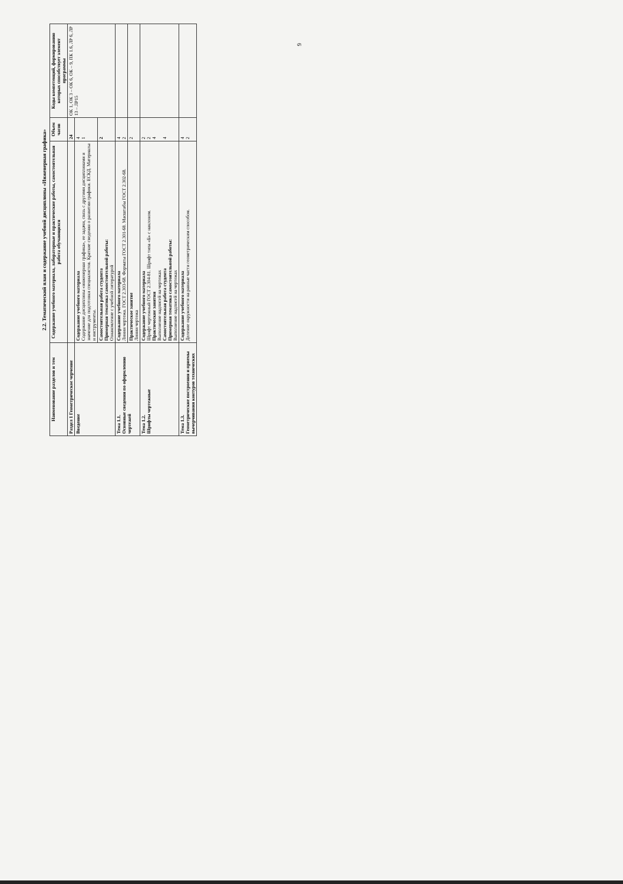2.2. Тематический план и содержание учебной дисциплины «Инженерная графика»
| Наименование разделов и тем | Содержание учебного материала, лабораторные и практические работы, самостоятельная работа обучающихся | Объем часов | Коды компетенций, формированию которых способствует элемент программы |
| --- | --- | --- | --- |
| Раздел 1 Геометрическое черчение | | 24 | ОК 1, ОК 3 – ОК 6, ОК – 9, ПК 1.6, ЛР 6, ЛР 13 – ЛР15 |
| Введение | Содержание учебного материала Содержание дисциплины «инженерная графика», ее задачи, связь с другими дисциплинами и значение для подготовки специалистов. Краткие сведения о развитии графики. ЕСКД. Материалы и инструменты. | 4 1 | |
| | Самостоятельная работа студента Примерная тематика самостоятельной работы: Ознакомление с учебной литературой | 2 | |
| Тема 1.1. Основные сведения по оформлению чертежей | Содержание учебного материала Линии чертежа. ГОСТ 2.303-68. Форматы ГОСТ 2.301-68. Масштабы ГОСТ 2.302-68. | 4 2 | |
| | Практическое занятие Линии чертежа | 2 | |
| Тема 1.2. Шрифты чертежные | Содержание учебного материала Шрифт чертежный ГОСТ 2.304-81. Шрифт типа «Б» с наклоном. Практические занятия Выполнение надписей на чертежах Самостоятельная работа студента Примерная тематика самостоятельной работы: Выполнение надписей на чертежах | 2 2 4 4 | |
| Тема 1.3. Геометрические построения и приемы вычерчивания контуров технических | Содержание учебного материала Деление окружности на равные части геометрическим способом. | 4 2 | |
9